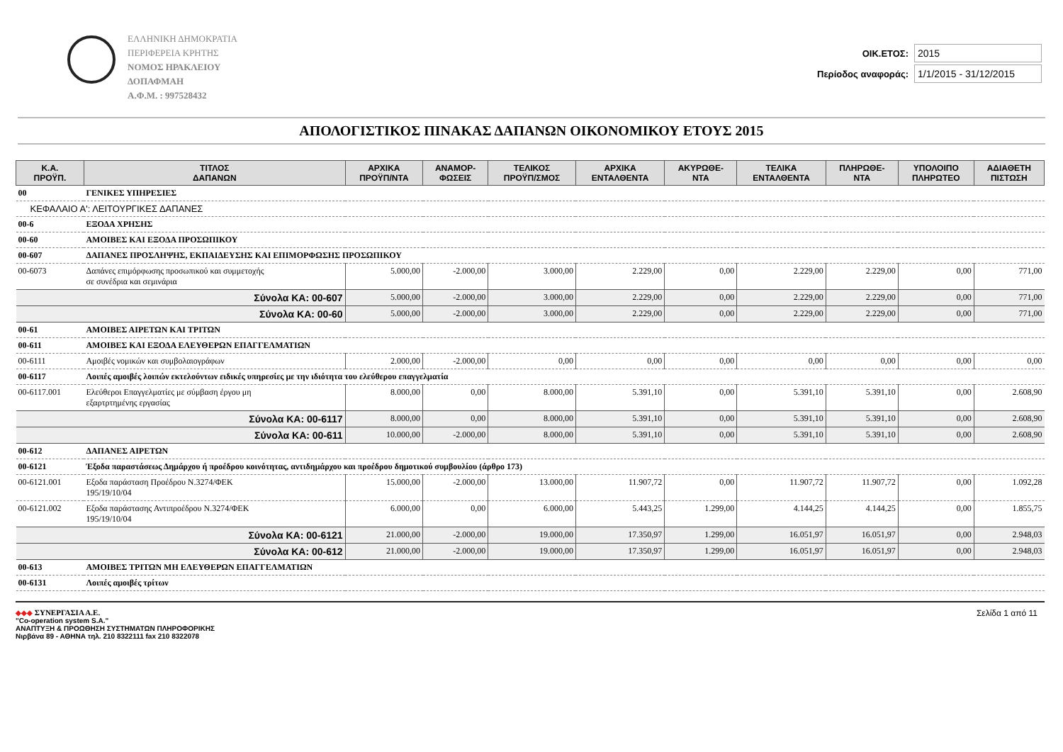ΕΛΛΗΝΙΚΗ ΔΗΜΟΚΡΑΤΙΑ
ΠΕΡΙΦΕΡΕΙΑ ΚΡΗΤΗΣ
ΝΟΜΟΣ ΗΡΑΚΛΕΙΟΥ
ΔΟΠΑΦΜΑΗ
Α.Φ.Μ. : 997528432
ΟΙΚ.ΕΤΟΣ: 2015
Περίοδος αναφοράς: 1/1/2015 - 31/12/2015
ΑΠΟΛΟΓΙΣΤΙΚΟΣ ΠΙΝΑΚΑΣ ΔΑΠΑΝΩΝ ΟΙΚΟΝΟΜΙΚΟΥ ΕΤΟΥΣ 2015
| Κ.Α. ΠΡΟΫΠ. | ΤΙΤΛΟΣ ΔΑΠΑΝΩΝ | ΑΡΧΙΚΑ ΠΡΟΫΠ/ΝΤΑ | ΑΝΑΜΟΡ- ΦΩΣΕΙΣ | ΤΕΛΙΚΟΣ ΠΡΟΫΠ/ΣΜΟΣ | ΑΡΧΙΚΑ ΕΝΤΑΛΘΕΝΤΑ | ΑΚΥΡΩΘΕ- ΝΤΑ | ΤΕΛΙΚΑ ΕΝΤΑΛΘΕΝΤΑ | ΠΛΗΡΩΘΕ- ΝΤΑ | ΥΠΟΛΟΙΠΟ ΠΛΗΡΩΤΕΟ | ΑΔΙΑΘΕΤΗ ΠΙΣΤΩΣΗ |
| --- | --- | --- | --- | --- | --- | --- | --- | --- | --- | --- |
| 00 | ΓΕΝΙΚΕΣ ΥΠΗΡΕΣΙΕΣ | | | | | | | | | |
| ΚΕΦΑΛΑΙΟ Α': ΛΕΙΤΟΥΡΓΙΚΕΣ ΔΑΠΑΝΕΣ | | | | | | | | | | |
| 00-6 | ΕΞΟΔΑ ΧΡΗΣΗΣ | | | | | | | | | |
| 00-60 | ΑΜΟΙΒΕΣ ΚΑΙ ΕΞΟΔΑ ΠΡΟΣΩΠΙΚΟΥ | | | | | | | | | |
| 00-607 | ΔΑΠΑΝΕΣ ΠΡΟΣΛΗΨΗΣ, ΕΚΠΑΙΔΕΥΣΗΣ ΚΑΙ ΕΠΙΜΟΡΦΩΣΗΣ ΠΡΟΣΩΠΙΚΟΥ | | | | | | | | | |
| 00-6073 | Δαπάνες επιμόρφωσης προσωπικού και συμμετοχής σε συνέδρια και σεμινάρια | 5.000,00 | -2.000,00 | 3.000,00 | 2.229,00 | 0,00 | 2.229,00 | 2.229,00 | 0,00 | 771,00 |
| | Σύνολα ΚΑ: 00-607 | 5.000,00 | -2.000,00 | 3.000,00 | 2.229,00 | 0,00 | 2.229,00 | 2.229,00 | 0,00 | 771,00 |
| | Σύνολα ΚΑ: 00-60 | 5.000,00 | -2.000,00 | 3.000,00 | 2.229,00 | 0,00 | 2.229,00 | 2.229,00 | 0,00 | 771,00 |
| 00-61 | ΑΜΟΙΒΕΣ ΑΙΡΕΤΩΝ ΚΑΙ ΤΡΙΤΩΝ | | | | | | | | | |
| 00-611 | ΑΜΟΙΒΕΣ ΚΑΙ ΕΞΟΔΑ ΕΛΕΥΘΕΡΩΝ ΕΠΑΓΓΕΛΜΑΤΙΩΝ | | | | | | | | | |
| 00-6111 | Αμοιβές νομικών και συμβολαιογράφων | 2.000,00 | -2.000,00 | 0,00 | 0,00 | 0,00 | 0,00 | 0,00 | 0,00 | 0,00 |
| 00-6117 | Λοιπές αμοιβές λοιπών εκτελούντων ειδικές υπηρεσίες με την ιδιότητα του ελεύθερου επαγγελματία | | | | | | | | | |
| 00-6117.001 | Ελεύθεροι Επαγγελματίες με σύμβαση έργου μη εξαρτρτημένης εργασίας | 8.000,00 | 0,00 | 8.000,00 | 5.391,10 | 0,00 | 5.391,10 | 5.391,10 | 0,00 | 2.608,90 |
| | Σύνολα ΚΑ: 00-6117 | 8.000,00 | 0,00 | 8.000,00 | 5.391,10 | 0,00 | 5.391,10 | 5.391,10 | 0,00 | 2.608,90 |
| | Σύνολα ΚΑ: 00-611 | 10.000,00 | -2.000,00 | 8.000,00 | 5.391,10 | 0,00 | 5.391,10 | 5.391,10 | 0,00 | 2.608,90 |
| 00-612 | ΔΑΠΑΝΕΣ ΑΙΡΕΤΩΝ | | | | | | | | | |
| 00-6121 | Έξοδα παραστάσεως Δημάρχου ή προέδρου κοινότητας, αντιδημάρχου και προέδρου δημοτικού συμβουλίου (άρθρο 173) | | | | | | | | | |
| 00-6121.001 | Εξοδα παράσταση Προέδρου Ν.3274/ΦΕΚ 195/19/10/04 | 15.000,00 | -2.000,00 | 13.000,00 | 11.907,72 | 0,00 | 11.907,72 | 11.907,72 | 0,00 | 1.092,28 |
| 00-6121.002 | Εξοδα παράστασης Αντιπροέδρου Ν.3274/ΦΕΚ 195/19/10/04 | 6.000,00 | 0,00 | 6.000,00 | 5.443,25 | 1.299,00 | 4.144,25 | 4.144,25 | 0,00 | 1.855,75 |
| | Σύνολα ΚΑ: 00-6121 | 21.000,00 | -2.000,00 | 19.000,00 | 17.350,97 | 1.299,00 | 16.051,97 | 16.051,97 | 0,00 | 2.948,03 |
| | Σύνολα ΚΑ: 00-612 | 21.000,00 | -2.000,00 | 19.000,00 | 17.350,97 | 1.299,00 | 16.051,97 | 16.051,97 | 0,00 | 2.948,03 |
| 00-613 | ΑΜΟΙΒΕΣ ΤΡΙΤΩΝ ΜΗ ΕΛΕΥΘΕΡΩΝ ΕΠΑΓΓΕΛΜΑΤΙΩΝ | | | | | | | | | |
| 00-6131 | Λοιπές αμοιβές τρίτων | | | | | | | | | |
◆◆◆ ΣΥΝΕΡΓΑΣΙΑ Α.Ε.
"Co-operation system S.A."
ΑΝΑΠΤΥΞΗ & ΠΡΟΩΘΗΣΗ ΣΥΣΤΗΜΑΤΩΝ ΠΛΗΡΟΦΟΡΙΚΗΣ
Νιρβάνα 89 - ΑΘΗΝΑ τηλ. 210 8322111 fax 210 8322078
Σελίδα 1 από 11